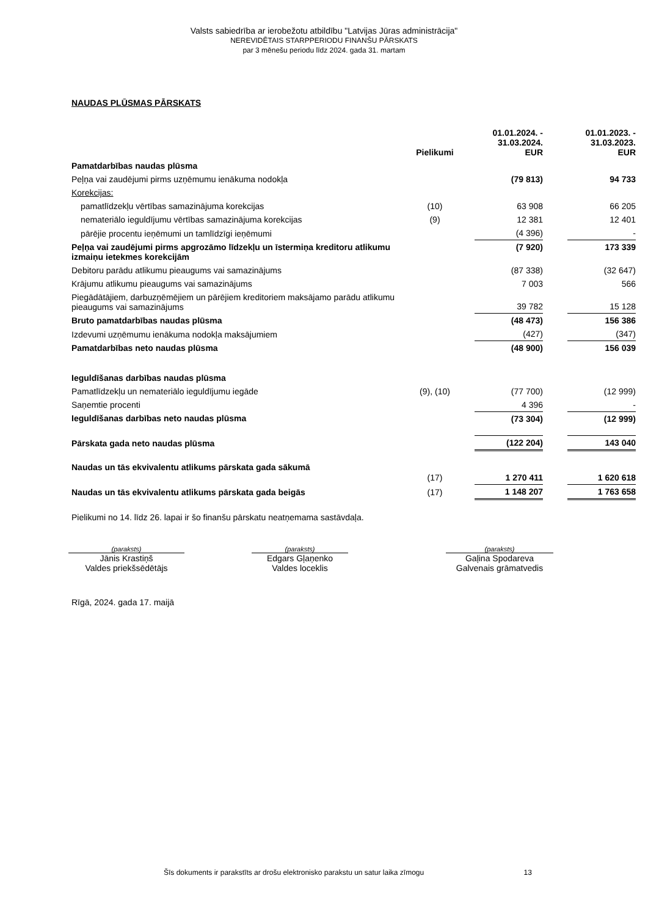Valsts sabiedrība ar ierobežotu atbildību "Latvijas Jūras administrācija"
NEREVIDĒTAIS STARPPERIODU FINANŠU PĀRSKATS
par 3 mēnešu periodu līdz 2024. gada 31. martam
NAUDAS PLŪSMAS PĀRSKATS
| | Pielikumi | 01.01.2024. - 31.03.2024. EUR | | 01.01.2023. - 31.03.2023. EUR |
| --- | --- | --- | --- | --- |
| Pamatdarbības naudas plūsma | | | | |
| Peļņa vai zaudējumi pirms uzņēmumu ienākuma nodokļa | | (79 813) | | 94 733 |
| Korekcijas: | | | | |
| pamatlīdzekļu vērtības samazinājuma korekcijas | (10) | 63 908 | | 66 205 |
| nemateriālo ieguldījumu vērtības samazinājuma korekcijas | (9) | 12 381 | | 12 401 |
| pārējie procentu ieņēmumi un tamlīdzīgi ieņēmumi | | (4 396) | | - |
| Peļņa vai zaudējumi pirms apgrozāmo līdzekļu un īstermiņa kreditoru atlikumu izmaiņu ietekmes korekcijām | | (7 920) | | 173 339 |
| Debitoru parādu atlikumu pieaugums vai samazinājums | | (87 338) | | (32 647) |
| Krājumu atlikumu pieaugums vai samazinājums | | 7 003 | | 566 |
| Piegādātājiem, darbuzņēmējiem un pārējiem kreditoriem maksājamo parādu atlikumu pieaugums vai samazinājums | | 39 782 | | 15 128 |
| Bruto pamatdarbības naudas plūsma | | (48 473) | | 156 386 |
| Izdevumi uzņēmumu ienākuma nodokļa maksājumiem | | (427) | | (347) |
| Pamatdarbības neto naudas plūsma | | (48 900) | | 156 039 |
| Ieguldīšanas darbības naudas plūsma | | | | |
| Pamatlīdzekļu un nemateriālo ieguldījumu iegāde | (9), (10) | (77 700) | | (12 999) |
| Saņemtie procenti | | 4 396 | | - |
| Ieguldīšanas darbības neto naudas plūsma | | (73 304) | | (12 999) |
| Pārskata gada neto naudas plūsma | | (122 204) | | 143 040 |
| Naudas un tās ekvivalentu atlikums pārskata gada sākumā | (17) | 1 270 411 | | 1 620 618 |
| Naudas un tās ekvivalentu atlikums pārskata gada beigās | (17) | 1 148 207 | | 1 763 658 |
Pielikumi no 14. līdz 26. lapai ir šo finanšu pārskatu neatņemama sastāvdaļa.
(paraksts)
Jānis Krastiņš
Valdes priekšsēdētājs
(paraksts)
Edgars Gļaņenko
Valdes loceklis
(paraksts)
Gaļina Spodareva
Galvenais grāmatvedis
Rīgā, 2024. gada 17. maijā
Šīs dokuments ir parakstīts ar drošu elektronisko parakstu un satur laika zīmogu 13